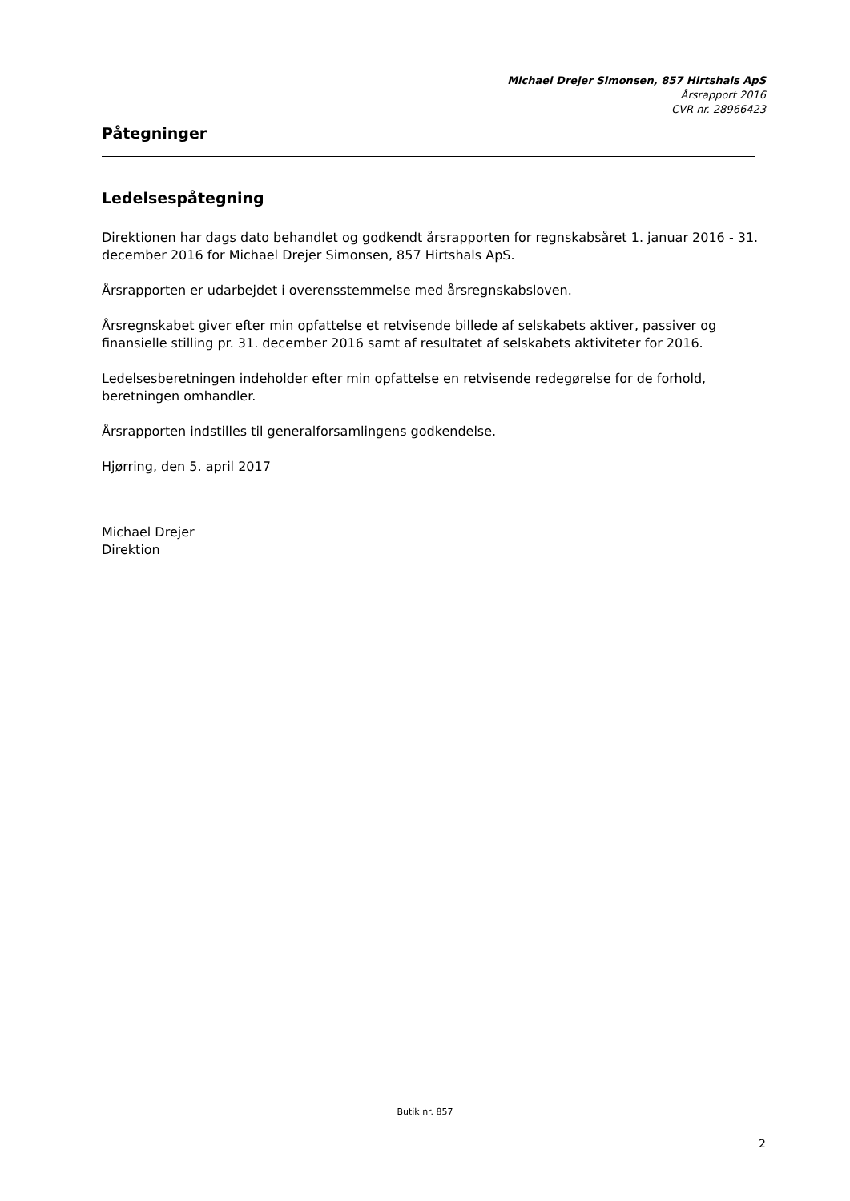Michael Drejer Simonsen, 857 Hirtshals ApS
Årsrapport 2016
CVR-nr. 28966423
Påtegninger
Ledelsespåtegning
Direktionen har dags dato behandlet og godkendt årsrapporten for regnskabsåret 1. januar 2016 - 31. december 2016 for Michael Drejer Simonsen, 857 Hirtshals ApS.
Årsrapporten er udarbejdet i overensstemmelse med årsregnskabsloven.
Årsregnskabet giver efter min opfattelse et retvisende billede af selskabets aktiver, passiver og finansielle stilling pr. 31. december 2016 samt af resultatet af selskabets aktiviteter for 2016.
Ledelsesberetningen indeholder efter min opfattelse en retvisende redegørelse for de forhold, beretningen omhandler.
Årsrapporten indstilles til generalforsamlingens godkendelse.
Hjørring, den 5. april 2017
Michael Drejer
Direktion
Butik nr. 857
2